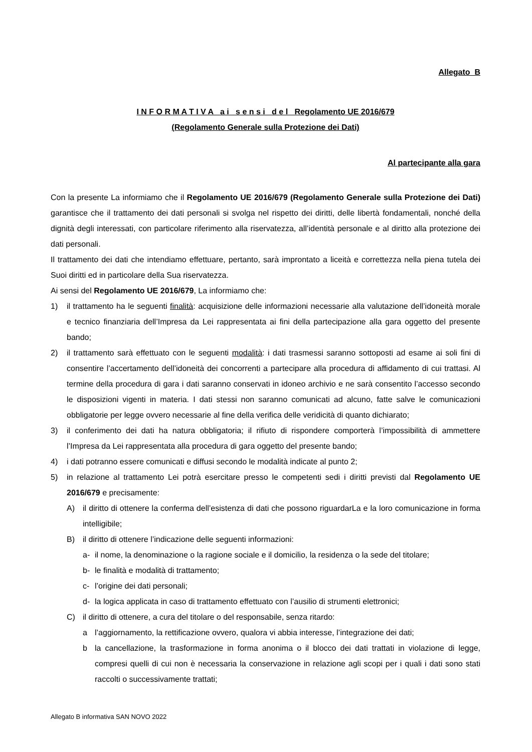Allegato B
I N F O R M A T I V A a i s e n s i d e l Regolamento UE 2016/679
(Regolamento Generale sulla Protezione dei Dati)
Al partecipante alla gara
Con la presente La informiamo che il Regolamento UE 2016/679 (Regolamento Generale sulla Protezione dei Dati) garantisce che il trattamento dei dati personali si svolga nel rispetto dei diritti, delle libertà fondamentali, nonché della dignità degli interessati, con particolare riferimento alla riservatezza, all’identità personale e al diritto alla protezione dei dati personali.
Il trattamento dei dati che intendiamo effettuare, pertanto, sarà improntato a liceità e correttezza nella piena tutela dei Suoi diritti ed in particolare della Sua riservatezza.
Ai sensi del Regolamento UE 2016/679, La informiamo che:
1) il trattamento ha le seguenti finalità: acquisizione delle informazioni necessarie alla valutazione dell’idoneità morale e tecnico finanziaria dell’Impresa da Lei rappresentata ai fini della partecipazione alla gara oggetto del presente bando;
2) il trattamento sarà effettuato con le seguenti modalità: i dati trasmessi saranno sottoposti ad esame ai soli fini di consentire l’accertamento dell’idoneità dei concorrenti a partecipare alla procedura di affidamento di cui trattasi. Al termine della procedura di gara i dati saranno conservati in idoneo archivio e ne sarà consentito l’accesso secondo le disposizioni vigenti in materia. I dati stessi non saranno comunicati ad alcuno, fatte salve le comunicazioni obbligatorie per legge ovvero necessarie al fine della verifica delle veridicità di quanto dichiarato;
3) il conferimento dei dati ha natura obbligatoria; il rifiuto di rispondere comporterà l’impossibilità di ammettere l’Impresa da Lei rappresentata alla procedura di gara oggetto del presente bando;
4) i dati potranno essere comunicati e diffusi secondo le modalità indicate al punto 2;
5) in relazione al trattamento Lei potrà esercitare presso le competenti sedi i diritti previsti dal Regolamento UE 2016/679 e precisamente:
A) il diritto di ottenere la conferma dell’esistenza di dati che possono riguardarLa e la loro comunicazione in forma intelligibile;
B) il diritto di ottenere l’indicazione delle seguenti informazioni:
a- il nome, la denominazione o la ragione sociale e il domicilio, la residenza o la sede del titolare;
b- le finalità e modalità di trattamento;
c- l’origine dei dati personali;
d- la logica applicata in caso di trattamento effettuato con l’ausilio di strumenti elettronici;
C) il diritto di ottenere, a cura del titolare o del responsabile, senza ritardo:
a l’aggiornamento, la rettificazione ovvero, qualora vi abbia interesse, l’integrazione dei dati;
b la cancellazione, la trasformazione in forma anonima o il blocco dei dati trattati in violazione di legge, compresi quelli di cui non è necessaria la conservazione in relazione agli scopi per i quali i dati sono stati raccolti o successivamente trattati;
Allegato B informativa SAN NOVO 2022